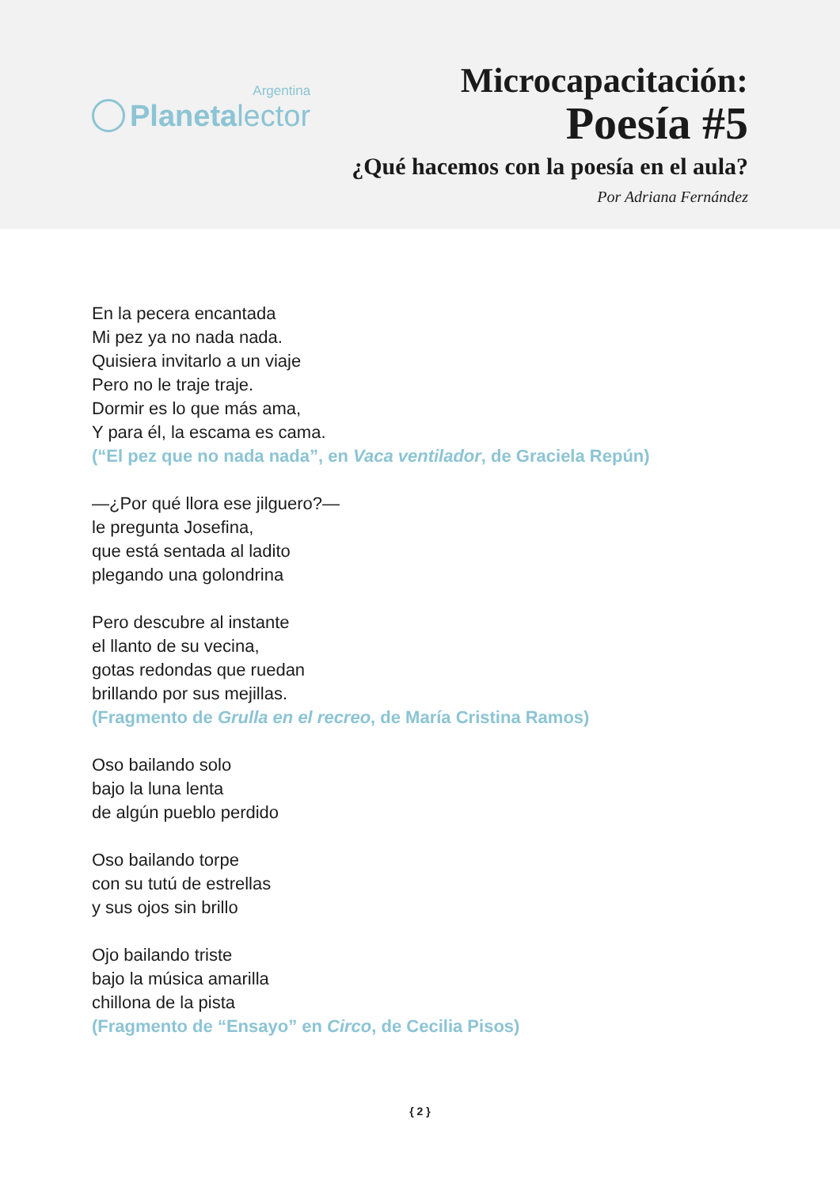Argentina
Planetalector
Microcapacitación:
Poesía #5
¿Qué hacemos con la poesía en el aula?
Por Adriana Fernández
En la pecera encantada
Mi pez ya no nada nada.
Quisiera invitarlo a un viaje
Pero no le traje traje.
Dormir es lo que más ama,
Y para él, la escama es cama.
(“El pez que no nada nada”, en Vaca ventilador, de Graciela Repún)
—¿Por qué llora ese jilguero?—
le pregunta Josefina,
que está sentada al ladito
plegando una golondrina
Pero descubre al instante
el llanto de su vecina,
gotas redondas que ruedan
brillando por sus mejillas.
(Fragmento de Grulla en el recreo, de María Cristina Ramos)
Oso bailando solo
bajo la luna lenta
de algún pueblo perdido
Oso bailando torpe
con su tutú de estrellas
y sus ojos sin brillo
Ojo bailando triste
bajo la música amarilla
chillona de la pista
(Fragmento de “Ensayo” en Circo, de Cecilia Pisos)
{ 2 }